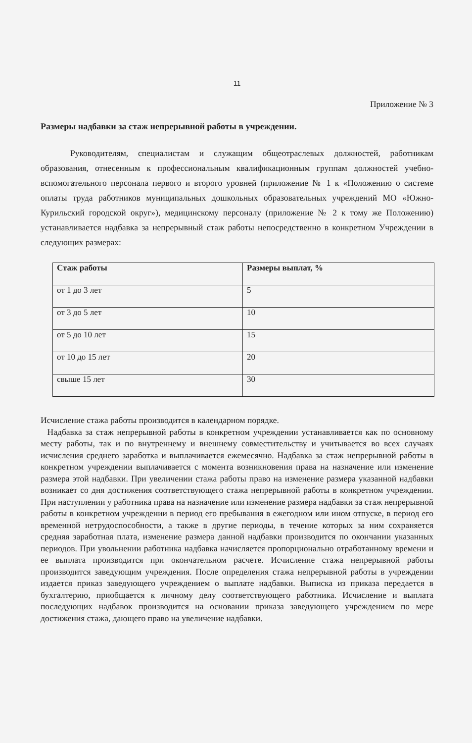11
Приложение № 3
Размеры надбавки за стаж непрерывной работы в учреждении.
Руководителям, специалистам и служащим общеотраслевых должностей, работникам образования, отнесенным к профессиональным квалификационным группам должностей учебно-вспомогательного персонала первого и второго уровней (приложение № 1 к «Положению о системе оплаты труда работников муниципальных дошкольных образовательных учреждений МО «Южно-Курильский городской округ»), медицинскому персоналу (приложение № 2 к тому же Положению) устанавливается надбавка за непрерывный стаж работы непосредственно в конкретном Учреждении в следующих размерах:
| Стаж работы | Размеры выплат, % |
| --- | --- |
| от 1 до 3 лет | 5 |
| от 3 до 5 лет | 10 |
| от 5 до 10 лет | 15 |
| от 10 до 15 лет | 20 |
| свыше 15 лет | 30 |
Исчисление стажа работы производится в календарном порядке.
Надбавка за стаж непрерывной работы в конкретном учреждении устанавливается как по основному месту работы, так и по внутреннему и внешнему совместительству и учитывается во всех случаях исчисления среднего заработка и выплачивается ежемесячно. Надбавка за стаж непрерывной работы в конкретном учреждении выплачивается с момента возникновения права на назначение или изменение размера этой надбавки. При увеличении стажа работы право на изменение размера указанной надбавки возникает со дня достижения соответствующего стажа непрерывной работы в конкретном учреждении. При наступлении у работника права на назначение или изменение размера надбавки за стаж непрерывной работы в конкретном учреждении в период его пребывания в ежегодном или ином отпуске, в период его временной нетрудоспособности, а также в другие периоды, в течение которых за ним сохраняется средняя заработная плата, изменение размера данной надбавки производится по окончании указанных периодов. При увольнении работника надбавка начисляется пропорционально отработанному времени и ее выплата производится при окончательном расчете. Исчисление стажа непрерывной работы производится заведующим учреждения. После определения стажа непрерывной работы в учреждении издается приказ заведующего учреждением о выплате надбавки. Выписка из приказа передается в бухгалтерию, приобщается к личному делу соответствующего работника. Исчисление и выплата последующих надбавок производится на основании приказа заведующего учреждением по мере достижения стажа, дающего право на увеличение надбавки.